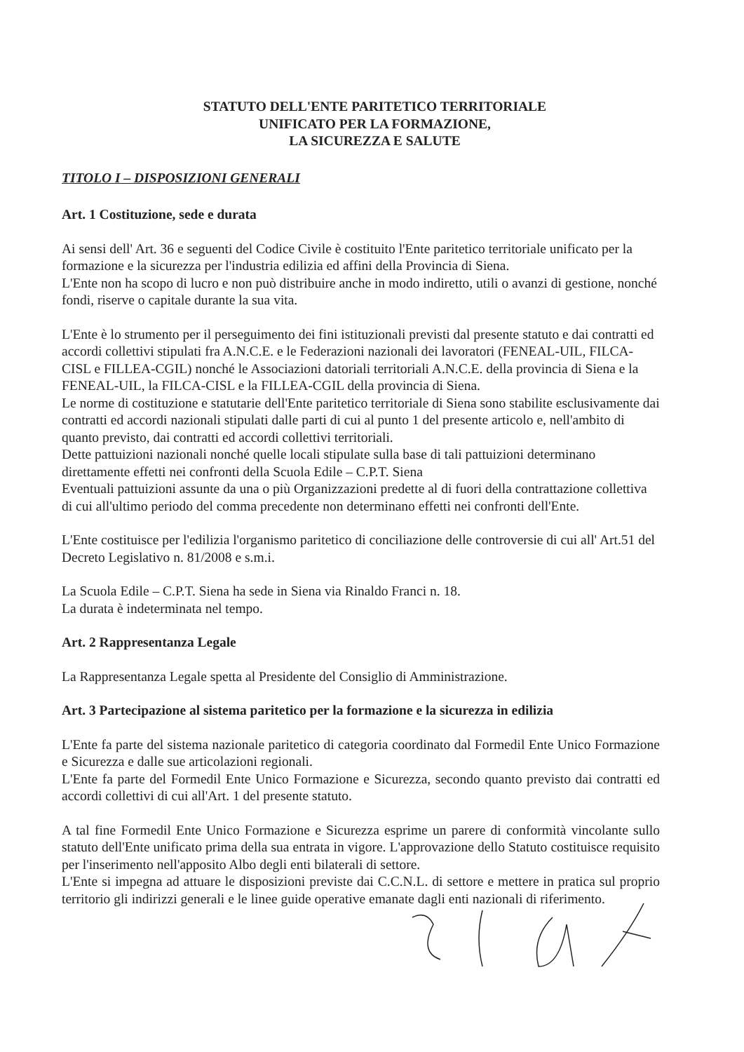STATUTO DELL'ENTE PARITETICO TERRITORIALE
UNIFICATO PER LA FORMAZIONE,
LA SICUREZZA E SALUTE
TITOLO I – DISPOSIZIONI GENERALI
Art. 1 Costituzione, sede e durata
Ai sensi dell' Art. 36 e seguenti del Codice Civile è costituito l'Ente paritetico territoriale unificato per la formazione e la sicurezza per l'industria edilizia ed affini della Provincia di Siena.
L'Ente non ha scopo di lucro e non può distribuire anche in modo indiretto, utili o avanzi di gestione, nonché fondi, riserve o capitale durante la sua vita.
L'Ente è lo strumento per il perseguimento dei fini istituzionali previsti dal presente statuto e dai contratti ed accordi collettivi stipulati fra A.N.C.E. e le Federazioni nazionali dei lavoratori (FENEAL-UIL, FILCA-CISL e FILLEA-CGIL) nonché le Associazioni datoriali territoriali A.N.C.E. della provincia di Siena e la FENEAL-UIL, la FILCA-CISL e la FILLEA-CGIL della provincia di Siena.
Le norme di costituzione e statutarie dell'Ente paritetico territoriale di Siena sono stabilite esclusivamente dai contratti ed accordi nazionali stipulati dalle parti di cui al punto 1 del presente articolo e, nell'ambito di quanto previsto, dai contratti ed accordi collettivi territoriali.
Dette pattuizioni nazionali nonché quelle locali stipulate sulla base di tali pattuizioni determinano direttamente effetti nei confronti della Scuola Edile – C.P.T. Siena
Eventuali pattuizioni assunte da una o più Organizzazioni predette al di fuori della contrattazione collettiva di cui all'ultimo periodo del comma precedente non determinano effetti nei confronti dell'Ente.
L'Ente costituisce per l'edilizia l'organismo paritetico di conciliazione delle controversie di cui all' Art.51 del Decreto Legislativo n. 81/2008 e s.m.i.
La Scuola Edile – C.P.T. Siena ha sede in Siena via Rinaldo Franci n. 18.
La durata è indeterminata nel tempo.
Art. 2 Rappresentanza Legale
La Rappresentanza Legale spetta al Presidente del Consiglio di Amministrazione.
Art. 3 Partecipazione al sistema paritetico per la formazione e la sicurezza in edilizia
L'Ente fa parte del sistema nazionale paritetico di categoria coordinato dal Formedil Ente Unico Formazione e Sicurezza e dalle sue articolazioni regionali.
L'Ente fa parte del Formedil Ente Unico Formazione e Sicurezza, secondo quanto previsto dai contratti ed accordi collettivi di cui all'Art. 1 del presente statuto.
A tal fine Formedil Ente Unico Formazione e Sicurezza esprime un parere di conformità vincolante sullo statuto dell'Ente unificato prima della sua entrata in vigore. L'approvazione dello Statuto costituisce requisito per l'inserimento nell'apposito Albo degli enti bilaterali di settore.
L'Ente si impegna ad attuare le disposizioni previste dai C.C.N.L. di settore e mettere in pratica sul proprio territorio gli indirizzi generali e le linee guide operative emanate dagli enti nazionali di riferimento.